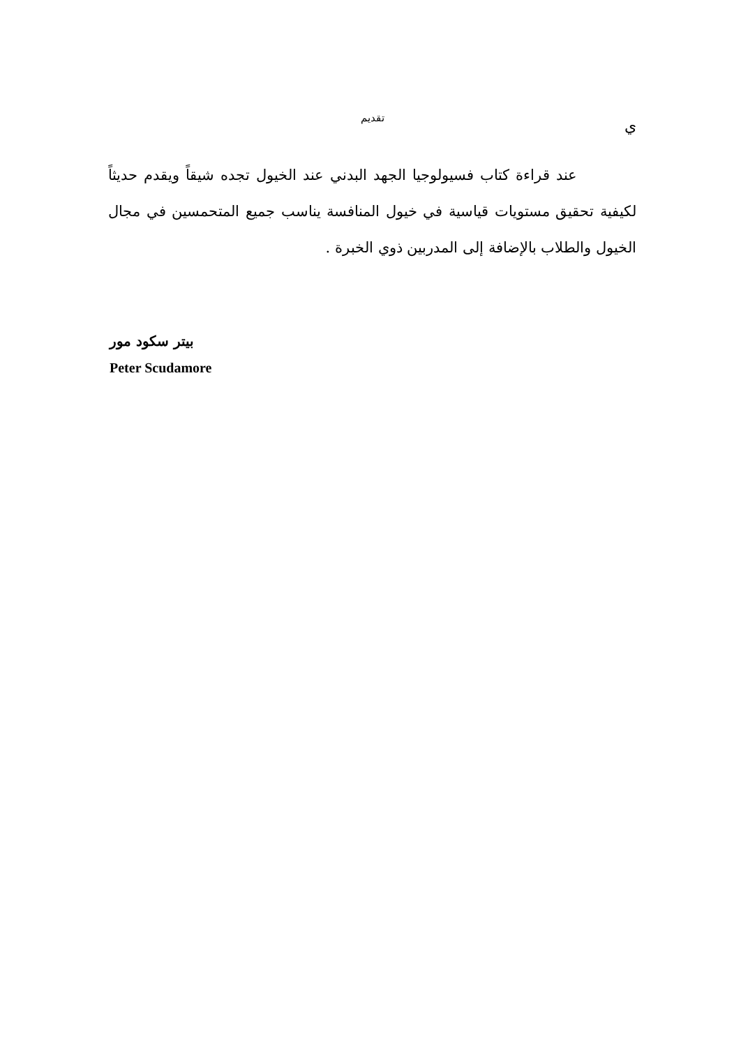ي
تقديم
عند قراءة كتاب فسيولوجيا الجهد البدني عند الخيول تجده شيقاً ويقدم حديثاً لكيفية تحقيق مستويات قياسية في خيول المنافسة يناسب جميع المتحمسين في مجال الخيول والطلاب بالإضافة إلى المدربين ذوي الخبرة .
بيتر سكود مور
Peter Scudamore